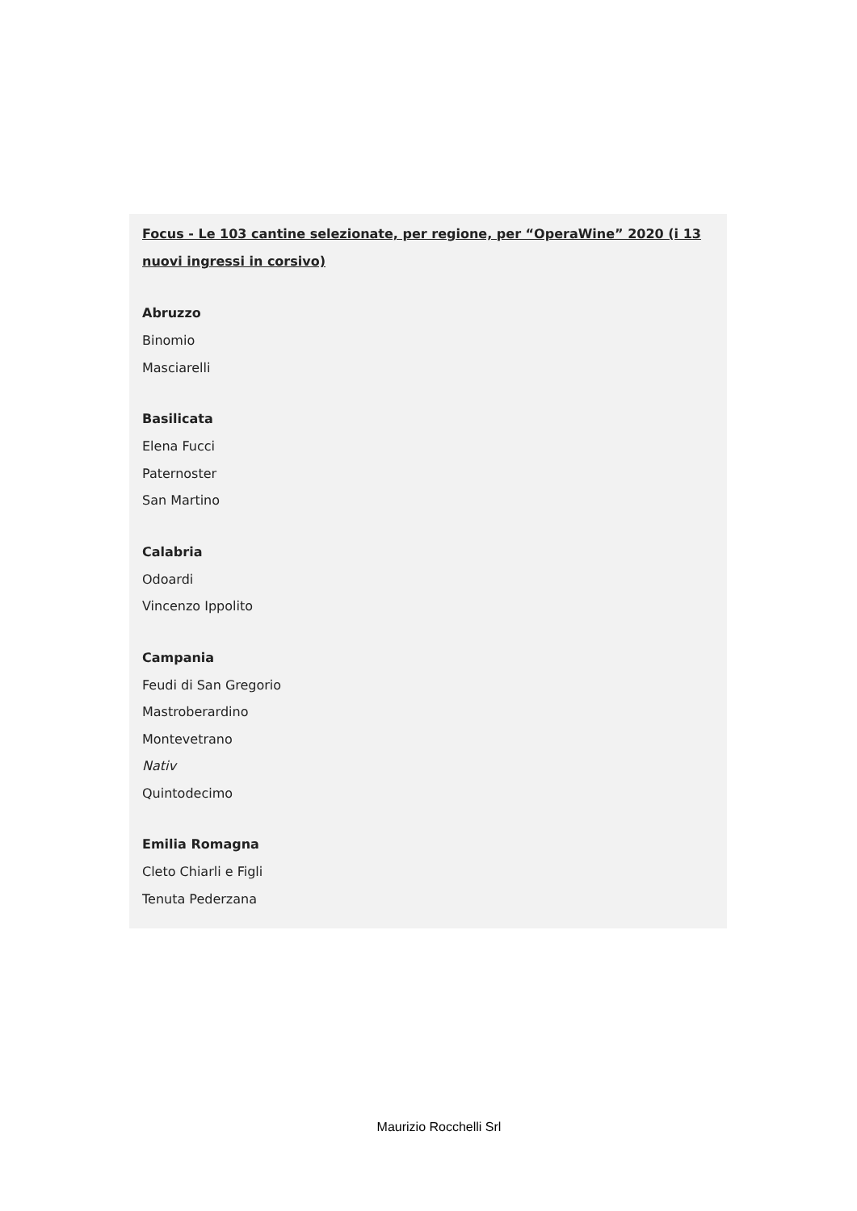Focus - Le 103 cantine selezionate, per regione, per “OperaWine” 2020 (i 13 nuovi ingressi in corsivo)
Abruzzo
Binomio
Masciarelli
Basilicata
Elena Fucci
Paternoster
San Martino
Calabria
Odoardi
Vincenzo Ippolito
Campania
Feudi di San Gregorio
Mastroberardino
Montevetrano
Nativ
Quintodecimo
Emilia Romagna
Cleto Chiarli e Figli
Tenuta Pederzana
Maurizio Rocchelli Srl